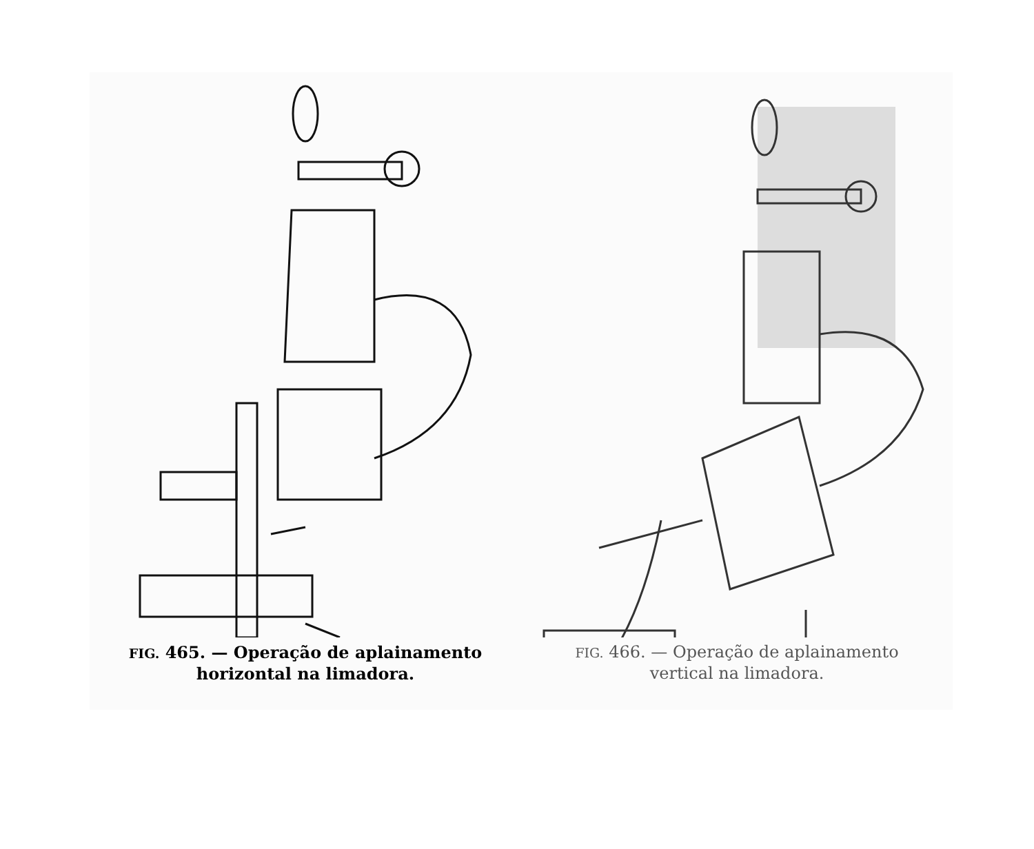FIG. 465. — Operação de aplainamento
horizontal na limadora.
FIG. 466. — Operação de aplainamento
vertical na limadora.